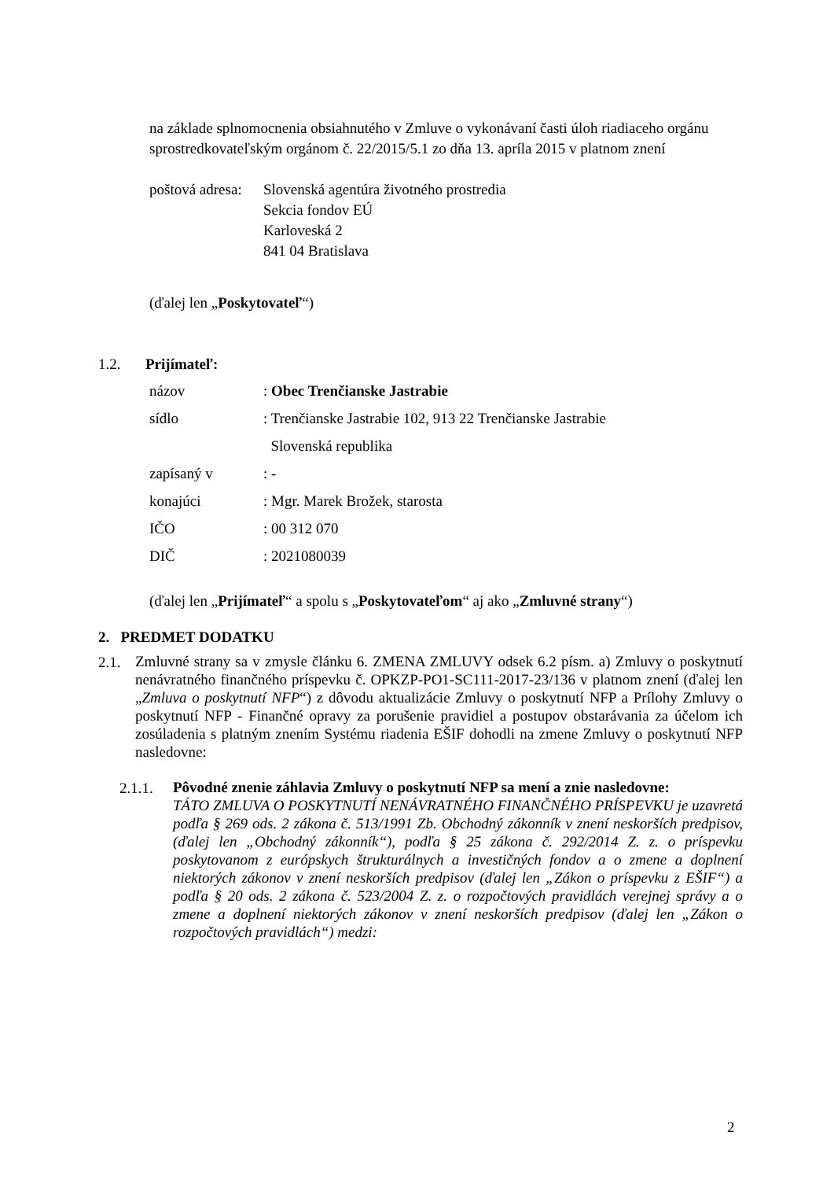na základe splnomocnenia obsiahnutého v Zmluve o vykonávaní časti úloh riadiaceho orgánu sprostredkovateľským orgánom č. 22/2015/5.1 zo dňa 13. apríla 2015 v platnom znení
poštová adresa:
Slovenská agentúra životného prostredia
Sekcia fondov EÚ
Karloveská 2
841 04 Bratislava
(ďalej len „Poskytovateľ“)
1.2. Prijímateľ:
| názov | : Obec Trenčianske Jastrabie |
| sídlo | : Trenčianske Jastrabie 102, 913 22 Trenčianske Jastrabie |
| | Slovenská republika |
| zapísaný v | : - |
| konajúci | : Mgr. Marek Brožek, starosta |
| IČO | : 00 312 070 |
| DIČ | : 2021080039 |
(ďalej len „Prijímateľ“ a spolu s „Poskytovateľom“ aj ako „Zmluvné strany“)
2. PREDMET DODATKU
2.1.
Zmluvné strany sa v zmysle článku 6. ZMENA ZMLUVY odsek 6.2 písm. a) Zmluvy o poskytnutí nenávratného finančného príspevku č. OPKZP-PO1-SC111-2017-23/136 v platnom znení (ďalej len „Zmluva o poskytnutí NFP“) z dôvodu aktualizácie Zmluvy o poskytnutí NFP a Prílohy Zmluvy o poskytnutí NFP - Finančné opravy za porušenie pravidiel a postupov obstarávania za účelom ich zosúladenia s platným znením Systému riadenia EŠIF dohodli na zmene Zmluvy o poskytnutí NFP nasledovne:
2.1.1.
Pôvodné znenie záhlavia Zmluvy o poskytnutí NFP sa mení a znie nasledovne:
TÁTO ZMLUVA O POSKYTNUTÍ NENÁVRATNÉHO FINANČNÉHO PRÍSPEVKU je uzavretá podľa § 269 ods. 2 zákona č. 513/1991 Zb. Obchodný zákonník v znení neskorších predpisov, (ďalej len „Obchodný zákonník“), podľa § 25 zákona č. 292/2014 Z. z. o príspevku poskytovanom z európskych štrukturálnych a investičných fondov a o zmene a doplnení niektorých zákonov v znení neskorších predpisov (ďalej len „Zákon o príspevku z EŠIF“) a podľa § 20 ods. 2 zákona č. 523/2004 Z. z. o rozpočtových pravidlách verejnej správy a o zmene a doplnení niektorých zákonov v znení neskorších predpisov (ďalej len „Zákon o rozpočtových pravidlách“) medzi:
2